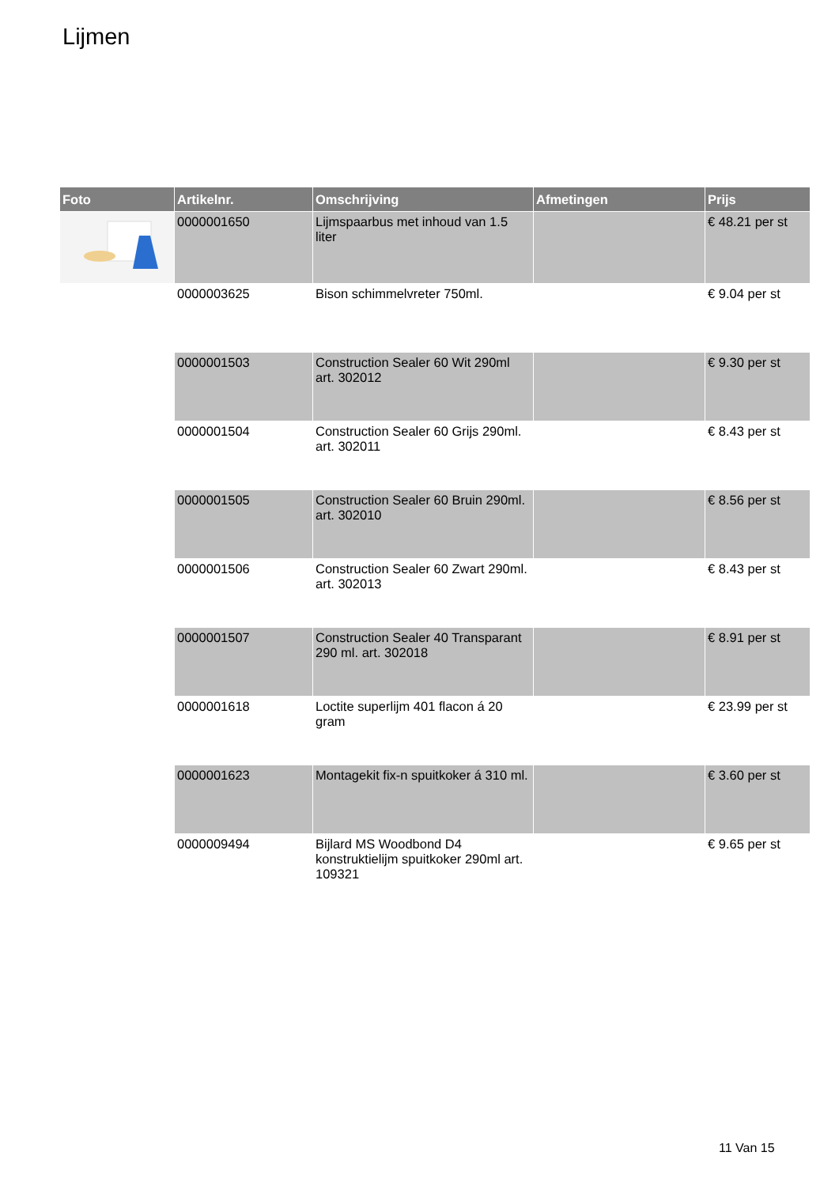Lijmen
| Foto | Artikelnr. | Omschrijving | Afmetingen | Prijs |
| --- | --- | --- | --- | --- |
| | 0000001650 | Lijmspaarbus met inhoud van 1.5 liter | | € 48.21 per st |
| | 0000003625 | Bison schimmelvreter 750ml. | | € 9.04 per st |
| | 0000001503 | Construction Sealer 60 Wit 290ml art. 302012 | | € 9.30 per st |
| | 0000001504 | Construction Sealer 60 Grijs 290ml. art. 302011 | | € 8.43 per st |
| | 0000001505 | Construction Sealer 60 Bruin 290ml. art. 302010 | | € 8.56 per st |
| | 0000001506 | Construction Sealer 60 Zwart 290ml. art. 302013 | | € 8.43 per st |
| | 0000001507 | Construction Sealer 40 Transparant 290 ml. art. 302018 | | € 8.91 per st |
| | 0000001618 | Loctite superlijm 401 flacon á 20 gram | | € 23.99 per st |
| | 0000001623 | Montagekit fix-n spuitkoker á 310 ml. | | € 3.60 per st |
| | 0000009494 | Bijlard MS Woodbond D4 konstruktielijm spuitkoker 290ml art. 109321 | | € 9.65 per st |
11 Van 15